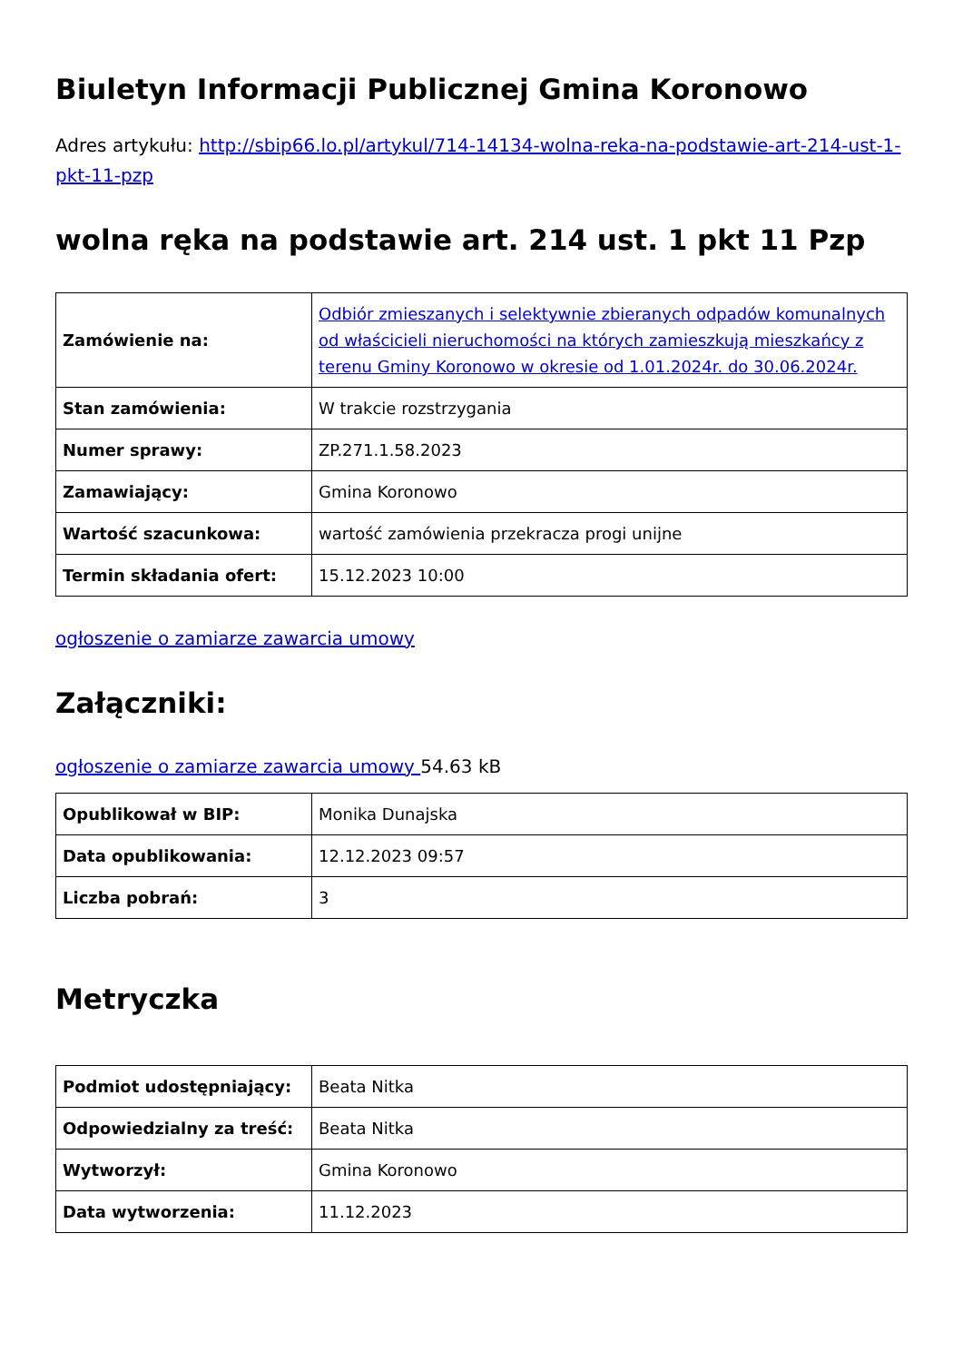Biuletyn Informacji Publicznej Gmina Koronowo
Adres artykułu: http://sbip66.lo.pl/artykul/714-14134-wolna-reka-na-podstawie-art-214-ust-1-pkt-11-pzp
wolna ręka na podstawie art. 214 ust. 1 pkt 11 Pzp
| Zamówienie na: | Odbiór zmieszanych i selektywnie zbieranych odpadów komunalnych od właścicieli nieruchomości na których zamieszkują mieszkańcy z terenu Gminy Koronowo w okresie od 1.01.2024r. do 30.06.2024r. |
| Stan zamówienia: | W trakcie rozstrzygania |
| Numer sprawy: | ZP.271.1.58.2023 |
| Zamawiający: | Gmina Koronowo |
| Wartość szacunkowa: | wartość zamówienia przekracza progi unijne |
| Termin składania ofert: | 15.12.2023 10:00 |
ogłoszenie o zamiarze zawarcia umowy
Załączniki:
ogłoszenie o zamiarze zawarcia umowy 54.63 kB
| Opublikował w BIP: | Monika Dunajska |
| Data opublikowania: | 12.12.2023 09:57 |
| Liczba pobrań: | 3 |
Metryczka
| Podmiot udostępniający: | Beata Nitka |
| Odpowiedzialny za treść: | Beata Nitka |
| Wytworzył: | Gmina Koronowo |
| Data wytworzenia: | 11.12.2023 |